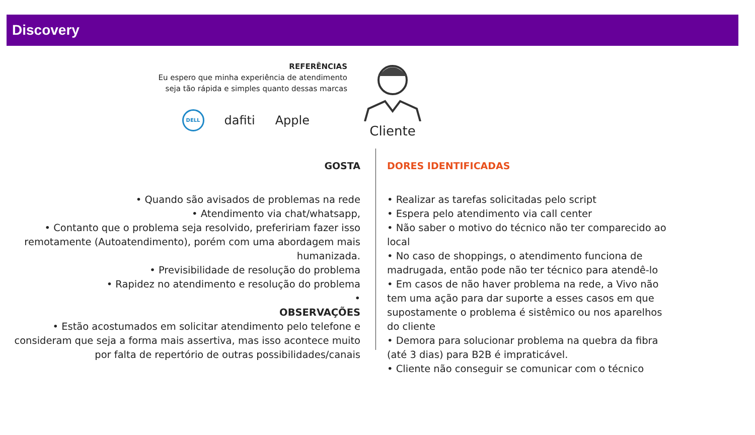Discovery
REFERÊNCIAS
Eu espero que minha experiência de atendimento
seja tão rápida e simples quanto dessas marcas
DELL
dafiti Apple
Cliente
GOSTA
• Quando são avisados de problemas na rede
• Atendimento via chat/whatsapp,
• Contanto que o problema seja resolvido, prefeririam fazer isso remotamente (Autoatendimento), porém com uma abordagem mais humanizada.
• Previsibilidade de resolução do problema
• Rapidez no atendimento e resolução do problema
•
OBSERVAÇÕES
• Estão acostumados em solicitar atendimento pelo telefone e consideram que seja a forma mais assertiva, mas isso acontece muito por falta de repertório de outras possibilidades/canais
DORES IDENTIFICADAS
• Realizar as tarefas solicitadas pelo script
• Espera pelo atendimento via call center
• Não saber o motivo do técnico não ter comparecido ao local
• No caso de shoppings, o atendimento funciona de madrugada, então pode não ter técnico para atendê-lo
• Em casos de não haver problema na rede, a Vivo não tem uma ação para dar suporte a esses casos em que supostamente o problema é sistêmico ou nos aparelhos do cliente
• Demora para solucionar problema na quebra da fibra (até 3 dias) para B2B é impraticável.
• Cliente não conseguir se comunicar com o técnico